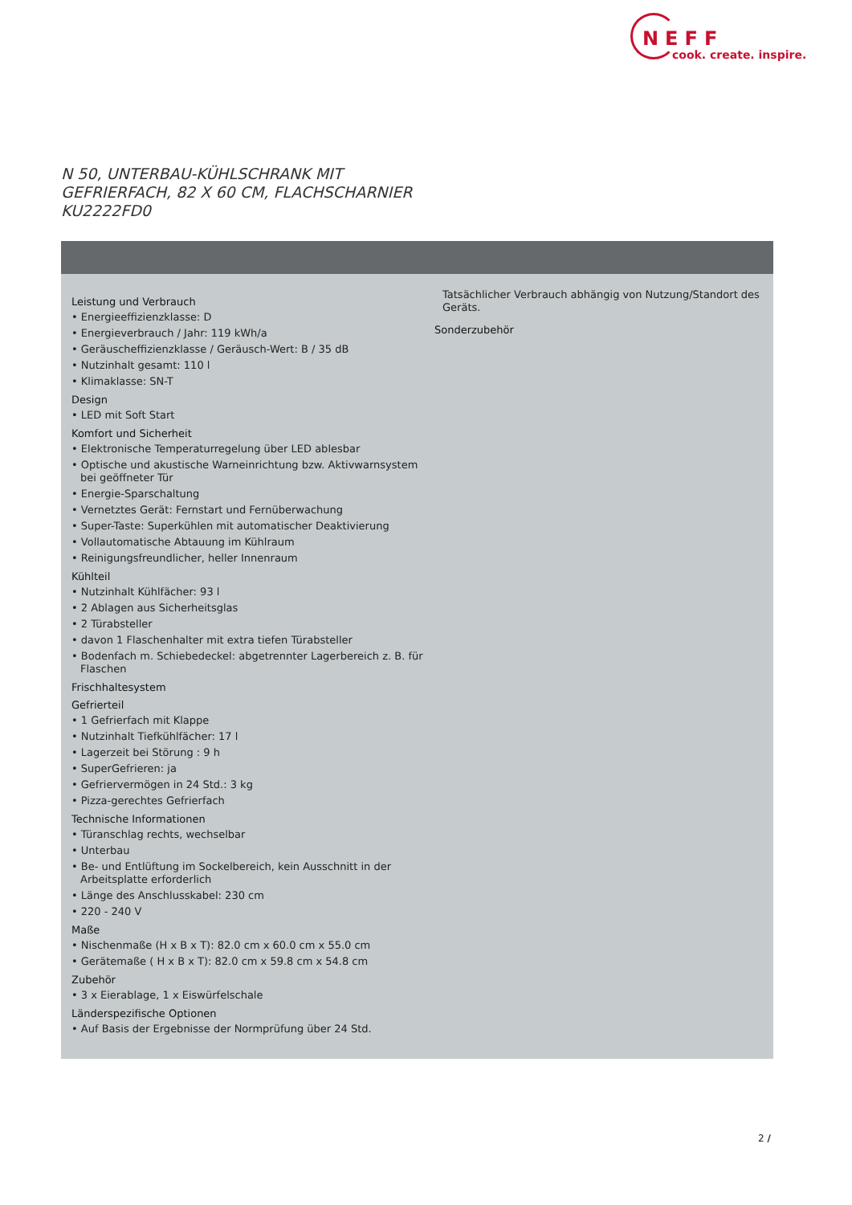NEFF
cook. create. inspire.
N 50, UNTERBAU-KÜHLSCHRANK MIT
GEFRIERFACH, 82 X 60 CM, FLACHSCHARNIER
KU2222FD0
Leistung und Verbrauch
• Energieeffizienzklasse: D
• Energieverbrauch / Jahr: 119 kWh/a
• Geräuscheffizienzklasse / Geräusch-Wert: B / 35 dB
• Nutzinhalt gesamt: 110 l
• Klimaklasse: SN-T
Design
• LED mit Soft Start
Komfort und Sicherheit
• Elektronische Temperaturregelung über LED ablesbar
• Optische und akustische Warneinrichtung bzw. Aktivwarnsystem bei geöffneter Tür
• Energie-Sparschaltung
• Vernetztes Gerät: Fernstart und Fernüberwachung
• Super-Taste: Superkühlen mit automatischer Deaktivierung
• Vollautomatische Abtauung im Kühlraum
• Reinigungsfreundlicher, heller Innenraum
Kühlteil
• Nutzinhalt Kühlfächer: 93 l
• 2 Ablagen aus Sicherheitsglas
• 2 Türabsteller
• davon 1 Flaschenhalter mit extra tiefen Türabsteller
• Bodenfach m. Schiebedeckel: abgetrennter Lagerbereich z. B. für Flaschen
Frischhaltesystem
Gefrierteil
• 1 Gefrierfach mit Klappe
• Nutzinhalt Tiefkühlfächer: 17 l
• Lagerzeit bei Störung : 9 h
• SuperGefrieren: ja
• Gefriervermögen in 24 Std.: 3 kg
• Pizza-gerechtes Gefrierfach
Technische Informationen
• Türanschlag rechts, wechselbar
• Unterbau
• Be- und Entlüftung im Sockelbereich, kein Ausschnitt in der Arbeitsplatte erforderlich
• Länge des Anschlusskabel: 230 cm
• 220 - 240 V
Maße
• Nischenmaße (H x B x T): 82.0 cm x 60.0 cm x 55.0 cm
• Gerätemaße ( H x B x T): 82.0 cm x 59.8 cm x 54.8 cm
Zubehör
• 3 x Eierablage, 1 x Eiswürfelschale
Länderspezifische Optionen
• Auf Basis der Ergebnisse der Normprüfung über 24 Std.
Tatsächlicher Verbrauch abhängig von Nutzung/Standort des Geräts.
Sonderzubehör
2 /